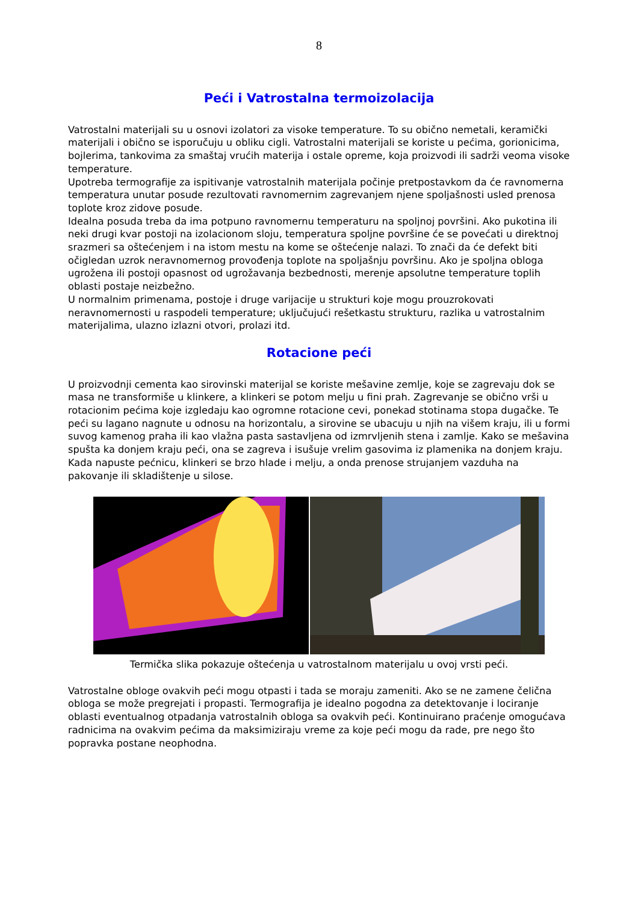8
Peći i Vatrostalna termoizolacija
Vatrostalni materijali su u osnovi izolatori za visoke temperature. To su obično nemetali, keramički materijali i obično se isporučuju u obliku cigli. Vatrostalni materijali se koriste u pećima, gorionicima, bojlerima, tankovima za smaštaj vrućih materija i ostale opreme, koja proizvodi ili sadrži veoma visoke temperature.
Upotreba termografije za ispitivanje vatrostalnih materijala počinje pretpostavkom da će ravnomerna temperatura unutar posude rezultovati ravnomernim zagrevanjem njene spoljašnosti usled prenosa toplote kroz zidove posude.
Idealna posuda treba da ima potpuno ravnomernu temperaturu na spoljnoj površini. Ako pukotina ili neki drugi kvar postoji na izolacionom sloju, temperatura spoljne površine će se povećati u direktnoj srazmeri sa oštećenjem i na istom mestu na kome se oštećenje nalazi. To znači da će defekt biti očigledan uzrok neravnomernog provođenja toplote na spoljašnju površinu. Ako je spoljna obloga ugrožena ili postoji opasnost od ugrožavanja bezbednosti, merenje apsolutne temperature toplih oblasti postaje neizbežno.
U normalnim primenama, postoje i druge varijacije u strukturi koje mogu prouzrokovati neravnomernosti u raspodeli temperature; uključujući rešetkastu strukturu, razlika u vatrostalnim materijalima, ulazno izlazni otvori, prolazi itd.
Rotacione peći
U proizvodnji cementa kao sirovinski materijal se koriste mešavine zemlje, koje se zagrevaju dok se masa ne transformiše u klinkere, a klinkeri se potom melju u fini prah. Zagrevanje se obično vrši u rotacionim pećima koje izgledaju kao ogromne rotacione cevi, ponekad stotinama stopa dugačke. Te peći su lagano nagnute u odnosu na horizontalu, a sirovine se ubacuju u njih na višem kraju, ili u formi suvog kamenog praha ili kao vlažna pasta sastavljena od izmrvljenih stena i zamlje. Kako se mešavina spušta ka donjem kraju peći, ona se zagreva i isušuje vrelim gasovima iz plamenika na donjem kraju. Kada napuste pećnicu, klinkeri se brzo hlade i melju, a onda prenose strujanjem vazduha na pakovanje ili skladištenje u silose.
Termička slika pokazuje oštećenja u vatrostalnom materijalu u ovoj vrsti peći.
Vatrostalne obloge ovakvih peći mogu otpasti i tada se moraju zameniti. Ako se ne zamene čelična obloga se može pregrejati i propasti. Termografija je idealno pogodna za detektovanje i lociranje oblasti eventualnog otpadanja vatrostalnih obloga sa ovakvih peći. Kontinuirano praćenje omogućava radnicima na ovakvim pećima da maksimiziraju vreme za koje peći mogu da rade, pre nego što popravka postane neophodna.